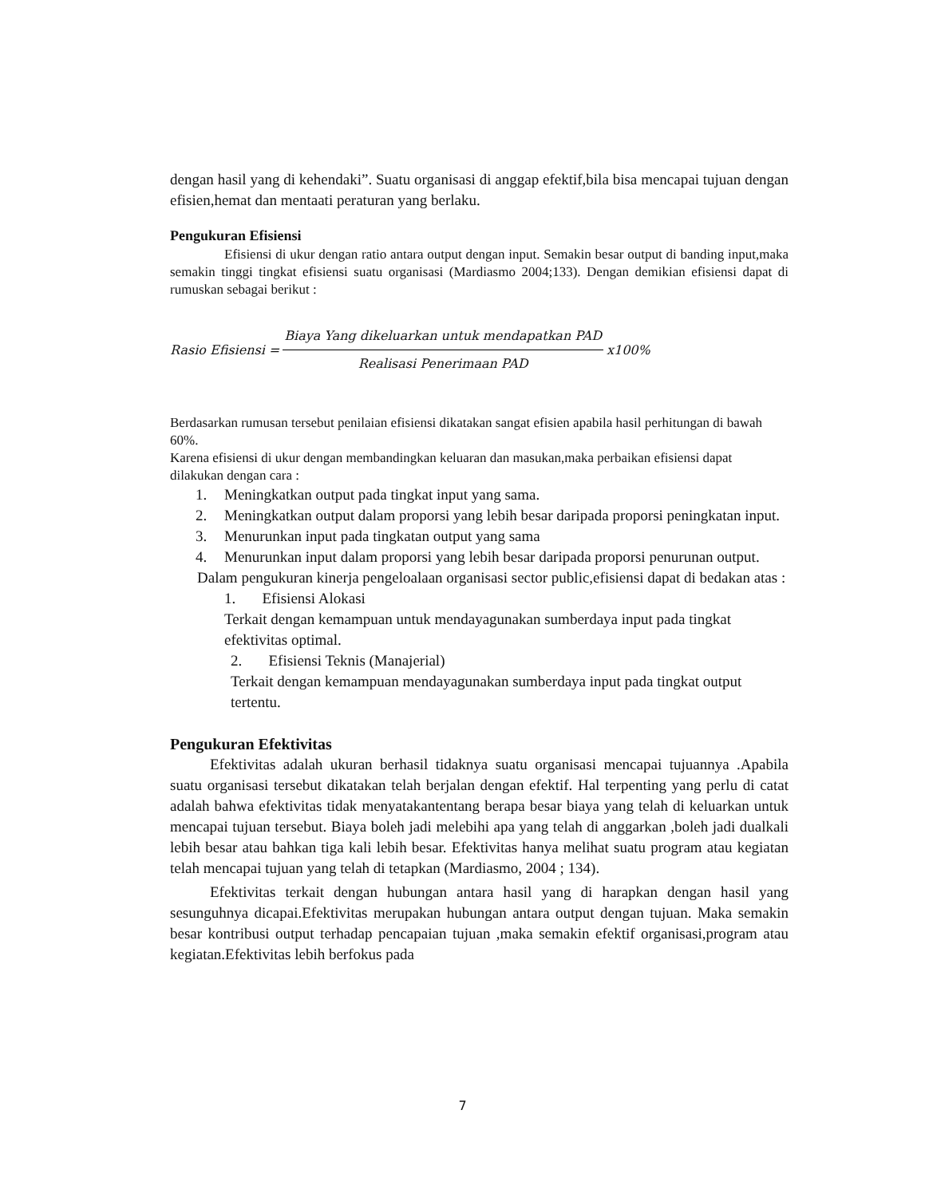dengan hasil yang di kehendaki”. Suatu organisasi di anggap efektif,bila bisa mencapai tujuan dengan efisien,hemat dan mentaati peraturan yang berlaku.
Pengukuran Efisiensi
Efisiensi di ukur dengan ratio antara output dengan input. Semakin besar output di banding input,maka semakin tinggi tingkat efisiensi suatu organisasi (Mardiasmo 2004;133). Dengan demikian efisiensi dapat di rumuskan sebagai berikut :
Rasio Efisiensi = Biaya Yang dikeluarkan untuk mendapatkan PAD Realisasi Penerimaan PAD x100%
Berdasarkan rumusan tersebut penilaian efisiensi dikatakan sangat efisien apabila hasil perhitungan di bawah 60%.
Karena efisiensi di ukur dengan membandingkan keluaran dan masukan,maka perbaikan efisiensi dapat dilakukan dengan cara :
1. Meningkatkan output pada tingkat input yang sama.
2. Meningkatkan output dalam proporsi yang lebih besar daripada proporsi peningkatan input.
3. Menurunkan input pada tingkatan output yang sama
4. Menurunkan input dalam proporsi yang lebih besar daripada proporsi penurunan output.
Dalam pengukuran kinerja pengeloalaan organisasi sector public,efisiensi dapat di bedakan atas :
1. Efisiensi Alokasi
Terkait dengan kemampuan untuk mendayagunakan sumberdaya input pada tingkat efektivitas optimal.
2. Efisiensi Teknis (Manajerial)
Terkait dengan kemampuan mendayagunakan sumberdaya input pada tingkat output tertentu.
Pengukuran Efektivitas
Efektivitas adalah ukuran berhasil tidaknya suatu organisasi mencapai tujuannya .Apabila suatu organisasi tersebut dikatakan telah berjalan dengan efektif. Hal terpenting yang perlu di catat adalah bahwa efektivitas tidak menyatakantentang berapa besar biaya yang telah di keluarkan untuk mencapai tujuan tersebut. Biaya boleh jadi melebihi apa yang telah di anggarkan ,boleh jadi dualkali lebih besar atau bahkan tiga kali lebih besar. Efektivitas hanya melihat suatu program atau kegiatan telah mencapai tujuan yang telah di tetapkan (Mardiasmo, 2004 ; 134).
Efektivitas terkait dengan hubungan antara hasil yang di harapkan dengan hasil yang sesunguhnya dicapai.Efektivitas merupakan hubungan antara output dengan tujuan. Maka semakin besar kontribusi output terhadap pencapaian tujuan ,maka semakin efektif organisasi,program atau kegiatan.Efektivitas lebih berfokus pada
7